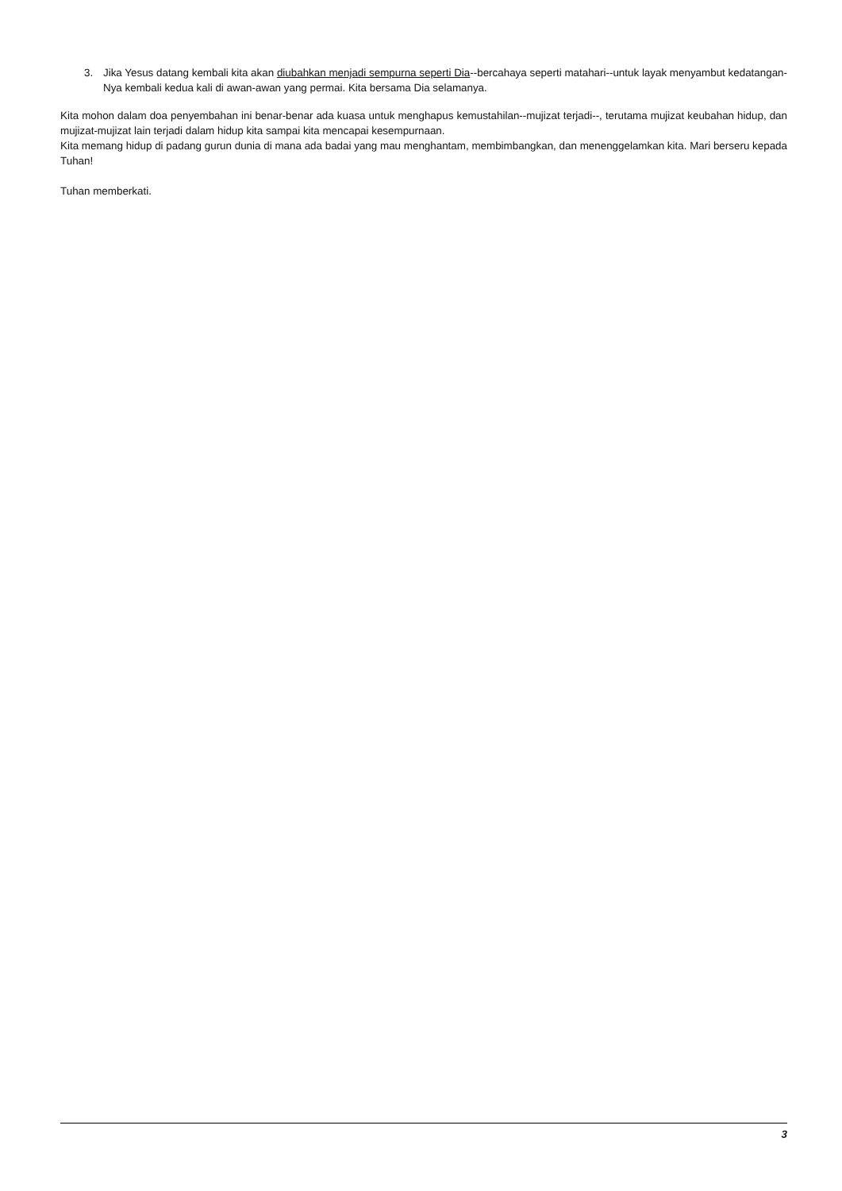3. Jika Yesus datang kembali kita akan diubahkan menjadi sempurna seperti Dia--bercahaya seperti matahari--untuk layak menyambut kedatangan-Nya kembali kedua kali di awan-awan yang permai. Kita bersama Dia selamanya.
Kita mohon dalam doa penyembahan ini benar-benar ada kuasa untuk menghapus kemustahilan--mujizat terjadi--, terutama mujizat keubahan hidup, dan mujizat-mujizat lain terjadi dalam hidup kita sampai kita mencapai kesempurnaan.
Kita memang hidup di padang gurun dunia di mana ada badai yang mau menghantam, membimbangkan, dan menenggelamkan kita. Mari berseru kepada Tuhan!
Tuhan memberkati.
3